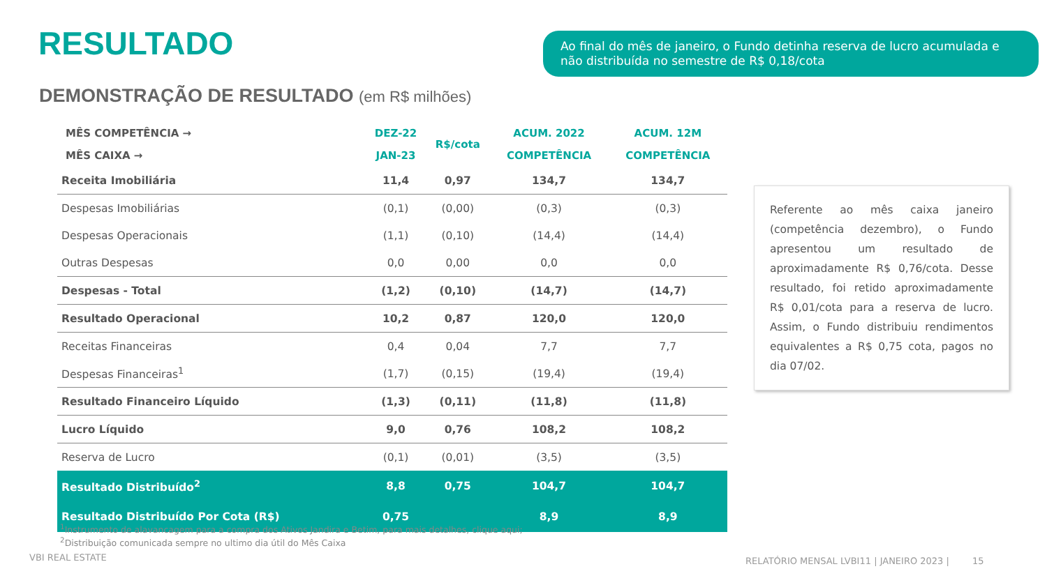RESULTADO
Ao final do mês de janeiro, o Fundo detinha reserva de lucro acumulada e não distribuída no semestre de R$ 0,18/cota
DEMONSTRAÇÃO DE RESULTADO (em R$ milhões)
| MÊS COMPETÊNCIA → | DEZ-22 | R$/cota | ACUM. 2022 | ACUM. 12M |
| --- | --- | --- | --- | --- |
| MÊS CAIXA → | JAN-23 | | COMPETÊNCIA | COMPETÊNCIA |
| Receita Imobiliária | 11,4 | 0,97 | 134,7 | 134,7 |
| Despesas Imobiliárias | (0,1) | (0,00) | (0,3) | (0,3) |
| Despesas Operacionais | (1,1) | (0,10) | (14,4) | (14,4) |
| Outras Despesas | 0,0 | 0,00 | 0,0 | 0,0 |
| Despesas - Total | (1,2) | (0,10) | (14,7) | (14,7) |
| Resultado Operacional | 10,2 | 0,87 | 120,0 | 120,0 |
| Receitas Financeiras | 0,4 | 0,04 | 7,7 | 7,7 |
| Despesas Financeiras<sup>1</sup> | (1,7) | (0,15) | (19,4) | (19,4) |
| Resultado Financeiro Líquido | (1,3) | (0,11) | (11,8) | (11,8) |
| Lucro Líquido | 9,0 | 0,76 | 108,2 | 108,2 |
| Reserva de Lucro | (0,1) | (0,01) | (3,5) | (3,5) |
| Resultado Distribuído<sup>2</sup> | 8,8 | 0,75 | 104,7 | 104,7 |
| Resultado Distribuído Por Cota (R$) | 0,75 | | 8,9 | 8,9 |
Referente ao mês caixa janeiro (competência dezembro), o Fundo apresentou um resultado de aproximadamente R$ 0,76/cota. Desse resultado, foi retido aproximadamente R$ 0,01/cota para a reserva de lucro. Assim, o Fundo distribuiu rendimentos equivalentes a R$ 0,75 cota, pagos no dia 07/02.
<sup>1</sup> Instrumento de alavancagem para a compra dos Ativos Jandira e Betim, para mais detalhes, clique aqui;
<sup>2</sup> Distribuição comunicada sempre no ultimo dia útil do Mês Caixa
VBI REAL ESTATE
RELATÓRIO MENSAL LVBI11 | JANEIRO 2023 | 15